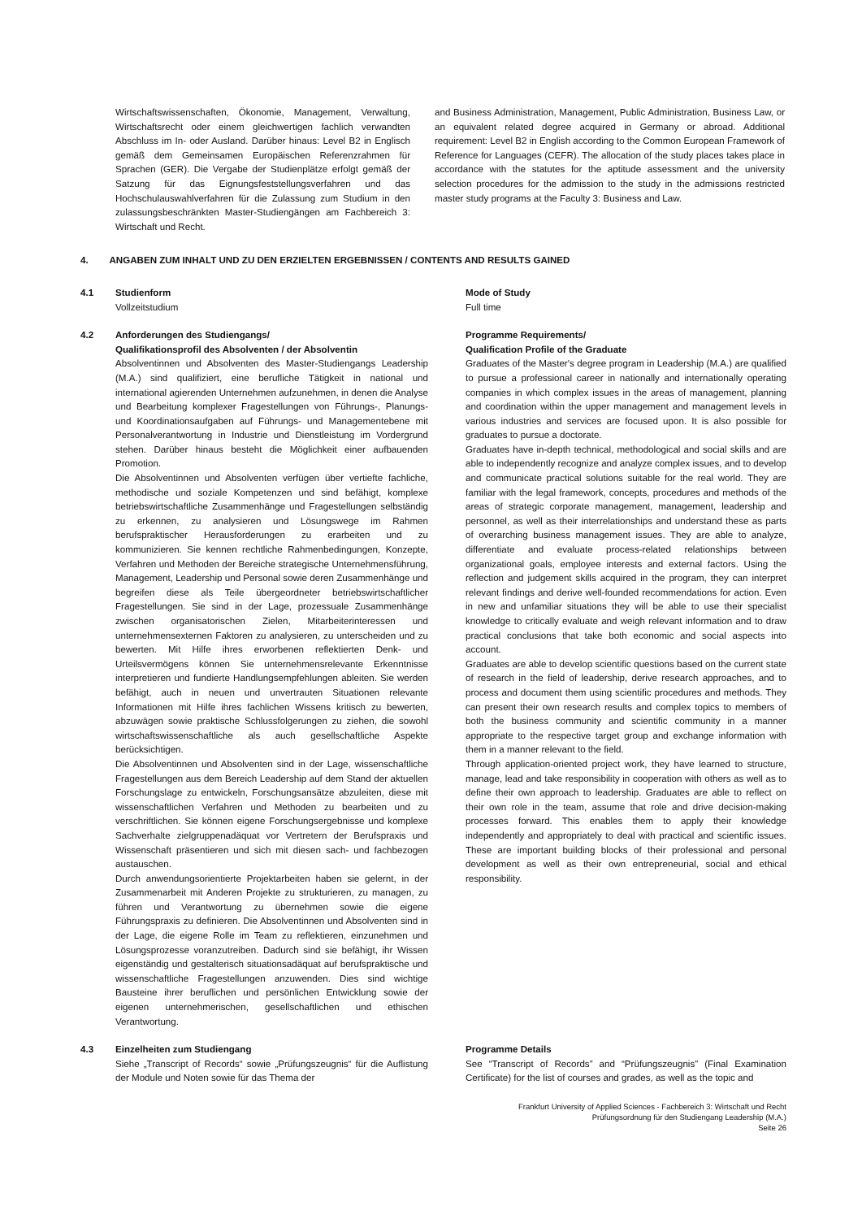Wirtschaftswissenschaften, Ökonomie, Management, Verwaltung, Wirtschaftsrecht oder einem gleichwertigen fachlich verwandten Abschluss im In- oder Ausland. Darüber hinaus: Level B2 in Englisch gemäß dem Gemeinsamen Europäischen Referenzrahmen für Sprachen (GER). Die Vergabe der Studienplätze erfolgt gemäß der Satzung für das Eignungsfeststellungsverfahren und das Hochschulauswahlverfahren für die Zulassung zum Studium in den zulassungsbeschränkten Master-Studiengängen am Fachbereich 3: Wirtschaft und Recht.
and Business Administration, Management, Public Administration, Business Law, or an equivalent related degree acquired in Germany or abroad. Additional requirement: Level B2 in English according to the Common European Framework of Reference for Languages (CEFR). The allocation of the study places takes place in accordance with the statutes for the aptitude assessment and the university selection procedures for the admission to the study in the admissions restricted master study programs at the Faculty 3: Business and Law.
4. ANGABEN ZUM INHALT UND ZU DEN ERZIELTEN ERGEBNISSEN / CONTENTS AND RESULTS GAINED
4.1 Studienform
Vollzeitstudium
Mode of Study
Full time
4.2 Anforderungen des Studiengangs/
Qualifikationsprofil des Absolventen / der Absolventin
Absolventinnen und Absolventen des Master-Studiengangs Leadership (M.A.) sind qualifiziert, eine berufliche Tätigkeit in national und international agierenden Unternehmen aufzunehmen, in denen die Analyse und Bearbeitung komplexer Fragestellungen von Führungs-, Planungs- und Koordinationsaufgaben auf Führungs- und Managementebene mit Personalverantwortung in Industrie und Dienstleistung im Vordergrund stehen. Darüber hinaus besteht die Möglichkeit einer aufbauenden Promotion.
Die Absolventinnen und Absolventen verfügen über vertiefte fachliche, methodische und soziale Kompetenzen und sind befähigt, komplexe betriebswirtschaftliche Zusammenhänge und Fragestellungen selbständig zu erkennen, zu analysieren und Lösungswege im Rahmen berufspraktischer Herausforderungen zu erarbeiten und zu kommunizieren. Sie kennen rechtliche Rahmenbedingungen, Konzepte, Verfahren und Methoden der Bereiche strategische Unternehmensführung, Management, Leadership und Personal sowie deren Zusammenhänge und begreifen diese als Teile übergeordneter betriebswirtschaftlicher Fragestellungen. Sie sind in der Lage, prozessuale Zusammenhänge zwischen organisatorischen Zielen, Mitarbeiterinteressen und unternehmensexternen Faktoren zu analysieren, zu unterscheiden und zu bewerten. Mit Hilfe ihres erworbenen reflektierten Denk- und Urteilsvermögens können Sie unternehmensrelevante Erkenntnisse interpretieren und fundierte Handlungsempfehlungen ableiten. Sie werden befähigt, auch in neuen und unvertrauten Situationen relevante Informationen mit Hilfe ihres fachlichen Wissens kritisch zu bewerten, abzuwägen sowie praktische Schlussfolgerungen zu ziehen, die sowohl wirtschaftswissenschaftliche als auch gesellschaftliche Aspekte berücksichtigen.
Die Absolventinnen und Absolventen sind in der Lage, wissenschaftliche Fragestellungen aus dem Bereich Leadership auf dem Stand der aktuellen Forschungslage zu entwickeln, Forschungsansätze abzuleiten, diese mit wissenschaftlichen Verfahren und Methoden zu bearbeiten und zu verschriftlichen. Sie können eigene Forschungsergebnisse und komplexe Sachverhalte zielgruppenadäquat vor Vertretern der Berufspraxis und Wissenschaft präsentieren und sich mit diesen sach- und fachbezogen austauschen.
Durch anwendungsorientierte Projektarbeiten haben sie gelernt, in der Zusammenarbeit mit Anderen Projekte zu strukturieren, zu managen, zu führen und Verantwortung zu übernehmen sowie die eigene Führungspraxis zu definieren. Die Absolventinnen und Absolventen sind in der Lage, die eigene Rolle im Team zu reflektieren, einzunehmen und Lösungsprozesse voranzutreiben. Dadurch sind sie befähigt, ihr Wissen eigenständig und gestalterisch situationsadäquat auf berufspraktische und wissenschaftliche Fragestellungen anzuwenden. Dies sind wichtige Bausteine ihrer beruflichen und persönlichen Entwicklung sowie der eigenen unternehmerischen, gesellschaftlichen und ethischen Verantwortung.
Programme Requirements/
Qualification Profile of the Graduate
Graduates of the Master's degree program in Leadership (M.A.) are qualified to pursue a professional career in nationally and internationally operating companies in which complex issues in the areas of management, planning and coordination within the upper management and management levels in various industries and services are focused upon. It is also possible for graduates to pursue a doctorate.
Graduates have in-depth technical, methodological and social skills and are able to independently recognize and analyze complex issues, and to develop and communicate practical solutions suitable for the real world. They are familiar with the legal framework, concepts, procedures and methods of the areas of strategic corporate management, management, leadership and personnel, as well as their interrelationships and understand these as parts of overarching business management issues. They are able to analyze, differentiate and evaluate process-related relationships between organizational goals, employee interests and external factors. Using the reflection and judgement skills acquired in the program, they can interpret relevant findings and derive well-founded recommendations for action. Even in new and unfamiliar situations they will be able to use their specialist knowledge to critically evaluate and weigh relevant information and to draw practical conclusions that take both economic and social aspects into account.
Graduates are able to develop scientific questions based on the current state of research in the field of leadership, derive research approaches, and to process and document them using scientific procedures and methods. They can present their own research results and complex topics to members of both the business community and scientific community in a manner appropriate to the respective target group and exchange information with them in a manner relevant to the field.
Through application-oriented project work, they have learned to structure, manage, lead and take responsibility in cooperation with others as well as to define their own approach to leadership. Graduates are able to reflect on their own role in the team, assume that role and drive decision-making processes forward. This enables them to apply their knowledge independently and appropriately to deal with practical and scientific issues. These are important building blocks of their professional and personal development as well as their own entrepreneurial, social and ethical responsibility.
4.3 Einzelheiten zum Studiengang
Siehe „Transcript of Records“ sowie „Prüfungszeugnis“ für die Auflistung der Module und Noten sowie für das Thema der
Programme Details
See “Transcript of Records” and “Prüfungszeugnis” (Final Examination Certificate) for the list of courses and grades, as well as the topic and
Frankfurt University of Applied Sciences - Fachbereich 3: Wirtschaft und Recht
Prüfungsordnung für den Studiengang Leadership (M.A.)
Seite 26